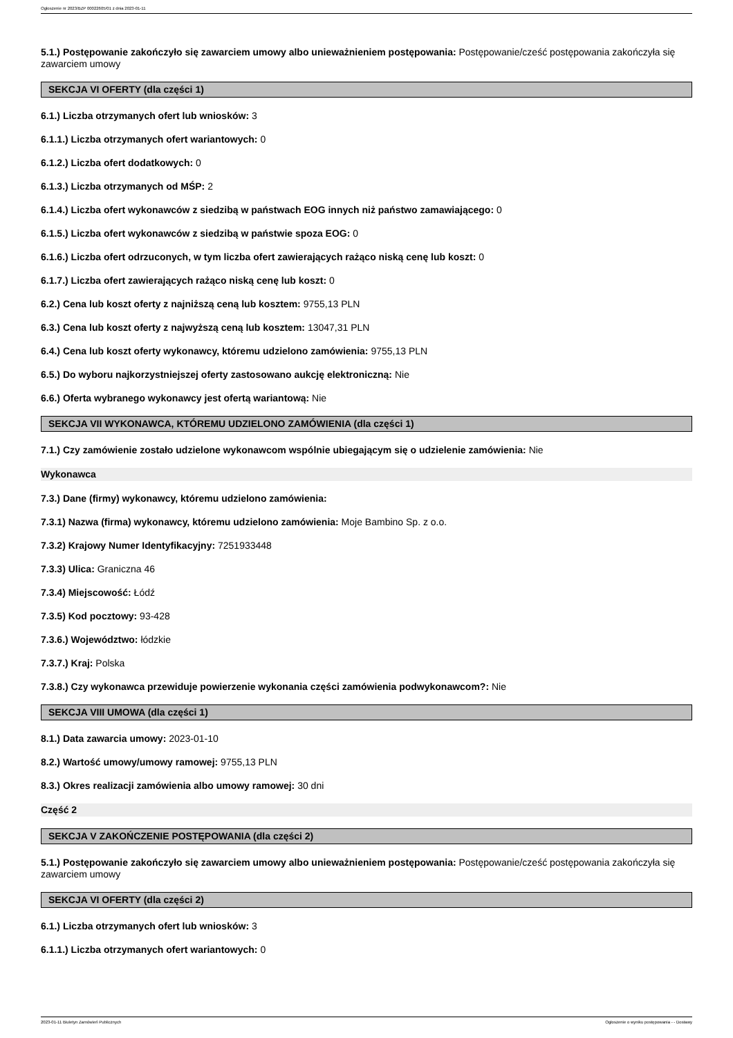Ogłoszenie nr 2023/BZP 00022605/01 z dnia 2023-01-11
5.1.) Postępowanie zakończyło się zawarciem umowy albo unieważnieniem postępowania: Postępowanie/cześć postępowania zakończyła się zawarciem umowy
SEKCJA VI OFERTY (dla części 1)
6.1.) Liczba otrzymanych ofert lub wniosków: 3
6.1.1.) Liczba otrzymanych ofert wariantowych: 0
6.1.2.) Liczba ofert dodatkowych: 0
6.1.3.) Liczba otrzymanych od MŚP: 2
6.1.4.) Liczba ofert wykonawców z siedzibą w państwach EOG innych niż państwo zamawiającego: 0
6.1.5.) Liczba ofert wykonawców z siedzibą w państwie spoza EOG: 0
6.1.6.) Liczba ofert odrzuconych, w tym liczba ofert zawierających rażąco niską cenę lub koszt: 0
6.1.7.) Liczba ofert zawierających rażąco niską cenę lub koszt: 0
6.2.) Cena lub koszt oferty z najniższą ceną lub kosztem: 9755,13 PLN
6.3.) Cena lub koszt oferty z najwyższą ceną lub kosztem: 13047,31 PLN
6.4.) Cena lub koszt oferty wykonawcy, któremu udzielono zamówienia: 9755,13 PLN
6.5.) Do wyboru najkorzystniejszej oferty zastosowano aukcję elektroniczną: Nie
6.6.) Oferta wybranego wykonawcy jest ofertą wariantową: Nie
SEKCJA VII WYKONAWCA, KTÓREMU UDZIELONO ZAMÓWIENIA (dla części 1)
7.1.) Czy zamówienie zostało udzielone wykonawcom wspólnie ubiegającym się o udzielenie zamówienia: Nie
Wykonawca
7.3.) Dane (firmy) wykonawcy, któremu udzielono zamówienia:
7.3.1) Nazwa (firma) wykonawcy, któremu udzielono zamówienia: Moje Bambino Sp. z o.o.
7.3.2) Krajowy Numer Identyfikacyjny: 7251933448
7.3.3) Ulica: Graniczna 46
7.3.4) Miejscowość: Łódź
7.3.5) Kod pocztowy: 93-428
7.3.6.) Województwo: łódzkie
7.3.7.) Kraj: Polska
7.3.8.) Czy wykonawca przewiduje powierzenie wykonania części zamówienia podwykonawcom?: Nie
SEKCJA VIII UMOWA (dla części 1)
8.1.) Data zawarcia umowy: 2023-01-10
8.2.) Wartość umowy/umowy ramowej: 9755,13 PLN
8.3.) Okres realizacji zamówienia albo umowy ramowej: 30 dni
Część 2
SEKCJA V ZAKOŃCZENIE POSTĘPOWANIA (dla części 2)
5.1.) Postępowanie zakończyło się zawarciem umowy albo unieważnieniem postępowania: Postępowanie/cześć postępowania zakończyła się zawarciem umowy
SEKCJA VI OFERTY (dla części 2)
6.1.) Liczba otrzymanych ofert lub wniosków: 3
6.1.1.) Liczba otrzymanych ofert wariantowych: 0
2023-01-11 Biuletyn Zamówień Publicznych Ogłoszenie o wyniku postępowania - - Dostawy